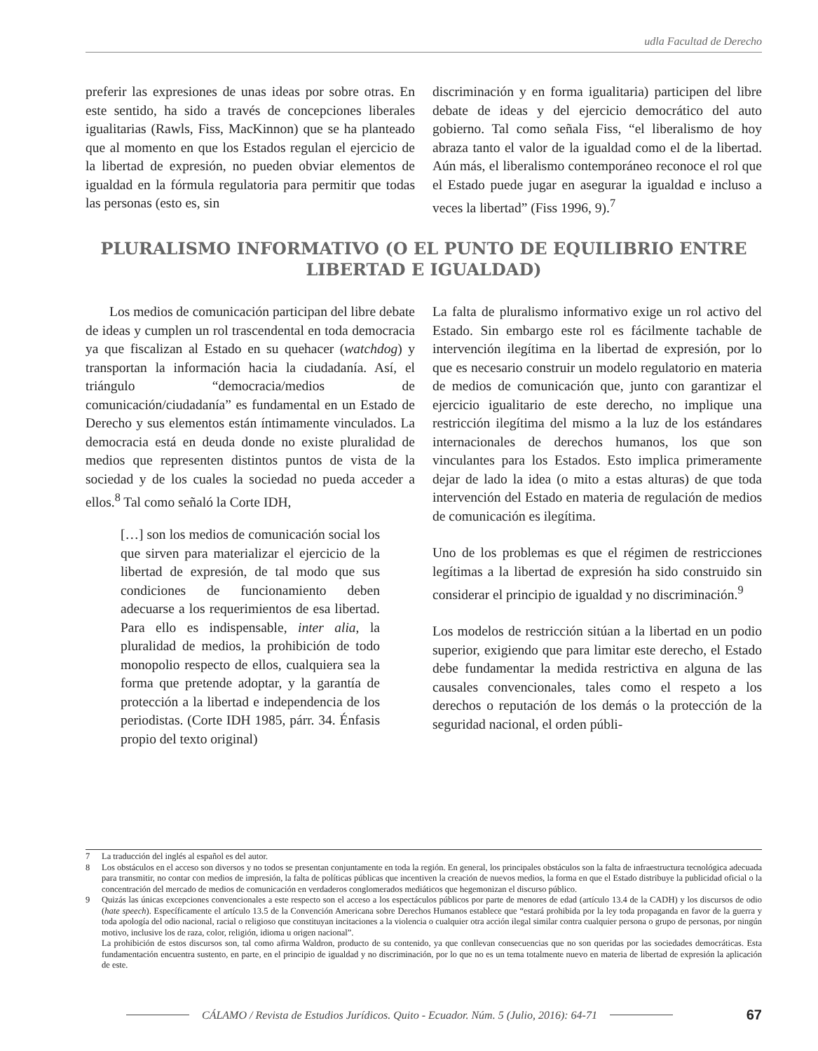udla Facultad de Derecho
preferir las expresiones de unas ideas por sobre otras. En este sentido, ha sido a través de concepciones liberales igualitarias (Rawls, Fiss, MacKinnon) que se ha planteado que al momento en que los Estados regulan el ejercicio de la libertad de expresión, no pueden obviar elementos de igualdad en la fórmula regulatoria para permitir que todas las personas (esto es, sin
discriminación y en forma igualitaria) participen del libre debate de ideas y del ejercicio democrático del auto gobierno. Tal como señala Fiss, “el liberalismo de hoy abraza tanto el valor de la igualdad como el de la libertad. Aún más, el liberalismo contemporáneo reconoce el rol que el Estado puede jugar en asegurar la igualdad e incluso a veces la libertad” (Fiss 1996, 9).<sup>7</sup>
PLURALISMO INFORMATIVO (O EL PUNTO DE EQUILIBRIO ENTRE LIBERTAD E IGUALDAD)
Los medios de comunicación participan del libre debate de ideas y cumplen un rol trascendental en toda democracia ya que fiscalizan al Estado en su quehacer (watchdog) y transportan la información hacia la ciudadanía. Así, el triángulo “democracia/medios de comunicación/ciudadanía” es fundamental en un Estado de Derecho y sus elementos están íntimamente vinculados. La democracia está en deuda donde no existe pluralidad de medios que representen distintos puntos de vista de la sociedad y de los cuales la sociedad no pueda acceder a ellos.<sup>8</sup> Tal como señaló la Corte IDH,
[…] son los medios de comunicación social los que sirven para materializar el ejercicio de la libertad de expresión, de tal modo que sus condiciones de funcionamiento deben adecuarse a los requerimientos de esa libertad. Para ello es indispensable, inter alia, la pluralidad de medios, la prohibición de todo monopolio respecto de ellos, cualquiera sea la forma que pretende adoptar, y la garantía de protección a la libertad e independencia de los periodistas. (Corte IDH 1985, párr. 34. Énfasis propio del texto original)
La falta de pluralismo informativo exige un rol activo del Estado. Sin embargo este rol es fácilmente tachable de intervención ilegítima en la libertad de expresión, por lo que es necesario construir un modelo regulatorio en materia de medios de comunicación que, junto con garantizar el ejercicio igualitario de este derecho, no implique una restricción ilegítima del mismo a la luz de los estándares internacionales de derechos humanos, los que son vinculantes para los Estados. Esto implica primeramente dejar de lado la idea (o mito a estas alturas) de que toda intervención del Estado en materia de regulación de medios de comunicación es ilegítima.
Uno de los problemas es que el régimen de restricciones legítimas a la libertad de expresión ha sido construido sin considerar el principio de igualdad y no discriminación.<sup>9</sup>
Los modelos de restricción sitúan a la libertad en un podio superior, exigiendo que para limitar este derecho, el Estado debe fundamentar la medida restrictiva en alguna de las causales convencionales, tales como el respeto a los derechos o reputación de los demás o la protección de la seguridad nacional, el orden públi-
7 La traducción del inglés al español es del autor.
8 Los obstáculos en el acceso son diversos y no todos se presentan conjuntamente en toda la región. En general, los principales obstáculos son la falta de infraestructura tecnológica adecuada para transmitir, no contar con medios de impresión, la falta de políticas públicas que incentiven la creación de nuevos medios, la forma en que el Estado distribuye la publicidad oficial o la concentración del mercado de medios de comunicación en verdaderos conglomerados mediáticos que hegemonizan el discurso público.
9 Quizás las únicas excepciones convencionales a este respecto son el acceso a los espectáculos públicos por parte de menores de edad (artículo 13.4 de la CADH) y los discursos de odio (hate speech). Específicamente el artículo 13.5 de la Convención Americana sobre Derechos Humanos establece que “estará prohibida por la ley toda propaganda en favor de la guerra y toda apología del odio nacional, racial o religioso que constituyan incitaciones a la violencia o cualquier otra acción ilegal similar contra cualquier persona o grupo de personas, por ningún motivo, inclusive los de raza, color, religión, idioma u origen nacional”.
La prohibición de estos discursos son, tal como afirma Waldron, producto de su contenido, ya que conllevan consecuencias que no son queridas por las sociedades democráticas. Esta fundamentación encuentra sustento, en parte, en el principio de igualdad y no discriminación, por lo que no es un tema totalmente nuevo en materia de libertad de expresión la aplicación de este.
CÁLAMO / Revista de Estudios Jurídicos. Quito - Ecuador. Núm. 5 (Julio, 2016): 64-71 67